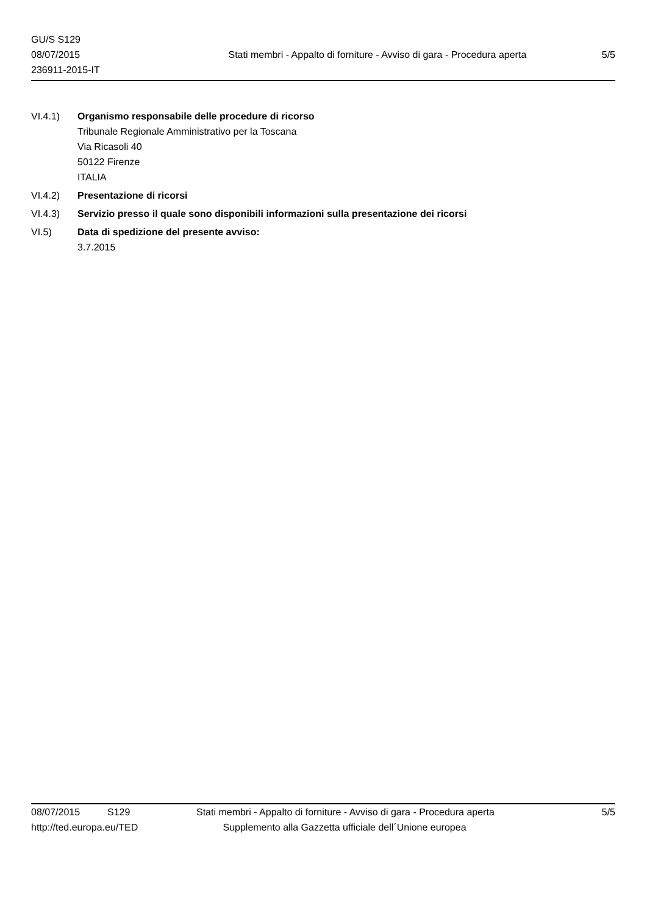GU/S S129
08/07/2015
236911-2015-IT
Stati membri - Appalto di forniture - Avviso di gara - Procedura aperta
5/5
VI.4.1) Organismo responsabile delle procedure di ricorso
Tribunale Regionale Amministrativo per la Toscana
Via Ricasoli 40
50122 Firenze
ITALIA
VI.4.2) Presentazione di ricorsi
VI.4.3) Servizio presso il quale sono disponibili informazioni sulla presentazione dei ricorsi
VI.5) Data di spedizione del presente avviso:
3.7.2015
08/07/2015 S129 Stati membri - Appalto di forniture - Avviso di gara - Procedura aperta
5/5
http://ted.europa.eu/TED Supplemento alla Gazzetta ufficiale dell´Unione europea